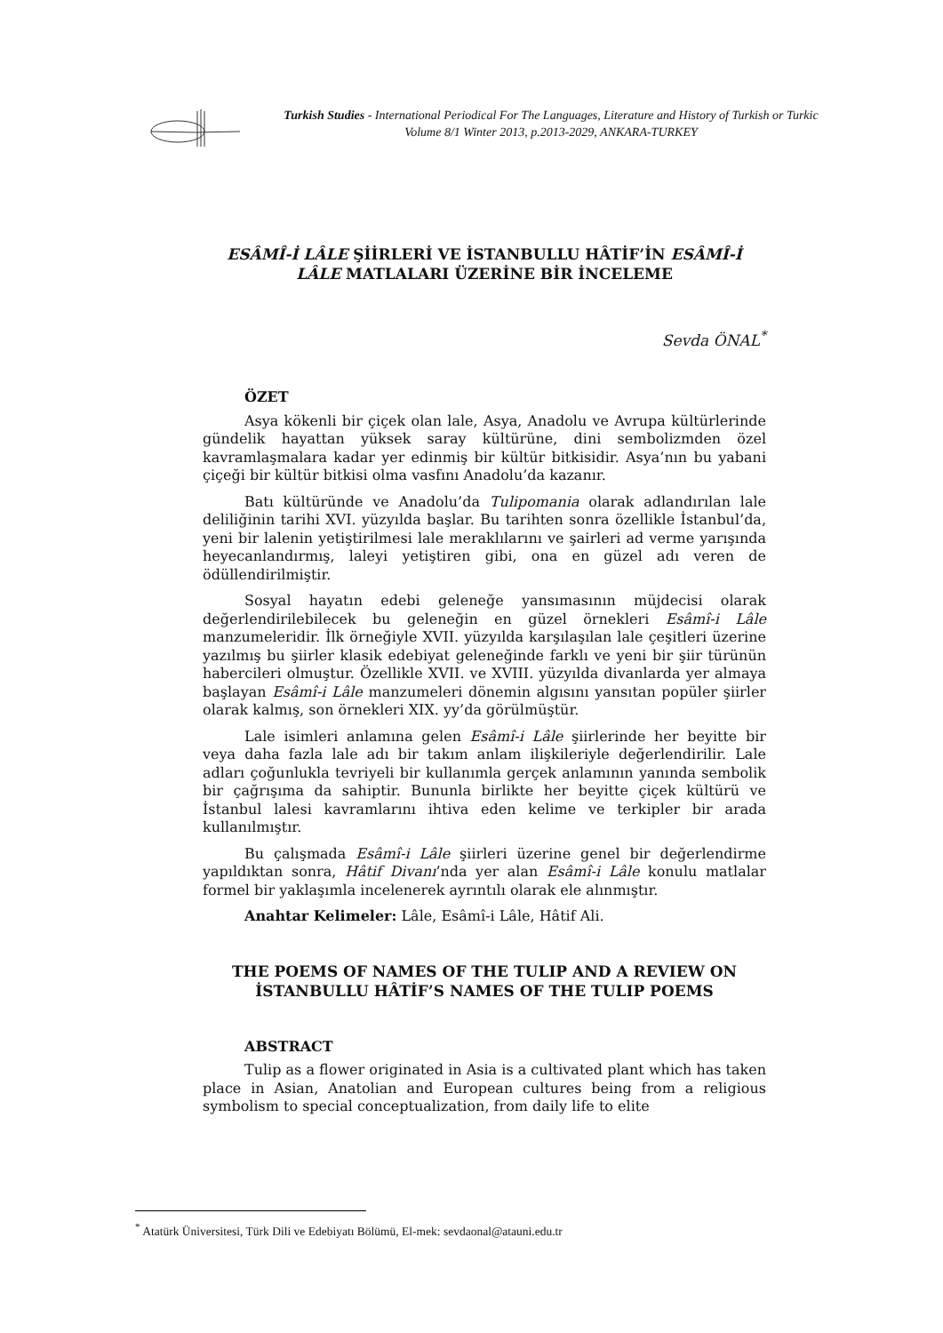Turkish Studies - International Periodical For The Languages, Literature and History of Turkish or Turkic
Volume 8/1 Winter 2013, p.2013-2029, ANKARA-TURKEY
ESÂMÎ-İ LÂLE ŞİİRLERİ VE İSTANBULLU HÂTİF’İN ESÂMÎ-İ LÂLE MATLALARI ÜZERİNE BİR İNCELEME
Sevda ÖNAL<sup>*</sup>
ÖZET
Asya kökenli bir çiçek olan lale, Asya, Anadolu ve Avrupa kültürlerinde gündelik hayattan yüksek saray kültürüne, dini sembolizmden özel kavramlaşmalara kadar yer edinmiş bir kültür bitkisidir. Asya’nın bu yabani çiçeği bir kültür bitkisi olma vasfını Anadolu’da kazanır.
Batı kültüründe ve Anadolu’da Tulipomania olarak adlandırılan lale deliliğinin tarihi XVI. yüzyılda başlar. Bu tarihten sonra özellikle İstanbul’da, yeni bir lalenin yetiştirilmesi lale meraklılarını ve şairleri ad verme yarışında heyecanlandırmış, laleyi yetiştiren gibi, ona en güzel adı veren de ödüllendirilmiştir.
Sosyal hayatın edebi geleneğe yansımasının müjdecisi olarak değerlendirilebilecek bu geleneğin en güzel örnekleri Esâmî-i Lâle manzumeleridir. İlk örneğiyle XVII. yüzyılda karşılaşılan lale çeşitleri üzerine yazılmış bu şiirler klasik edebiyat geleneğinde farklı ve yeni bir şiir türünün habercileri olmuştur. Özellikle XVII. ve XVIII. yüzyılda divanlarda yer almaya başlayan Esâmî-i Lâle manzumeleri dönemin algısını yansıtan popüler şiirler olarak kalmış, son örnekleri XIX. yy’da görülmüştür.
Lale isimleri anlamına gelen Esâmî-i Lâle şiirlerinde her beyitte bir veya daha fazla lale adı bir takım anlam ilişkileriyle değerlendirilir. Lale adları çoğunlukla tevriyeli bir kullanımla gerçek anlamının yanında sembolik bir çağrışıma da sahiptir. Bununla birlikte her beyitte çiçek kültürü ve İstanbul lalesi kavramlarını ihtiva eden kelime ve terkipler bir arada kullanılmıştır.
Bu çalışmada Esâmî-i Lâle şiirleri üzerine genel bir değerlendirme yapıldıktan sonra, Hâtif Divanı’nda yer alan Esâmî-i Lâle konulu matlalar formel bir yaklaşımla incelenerek ayrıntılı olarak ele alınmıştır.
Anahtar Kelimeler: Lâle, Esâmî-i Lâle, Hâtif Ali.
THE POEMS OF NAMES OF THE TULIP AND A REVIEW ON İSTANBULLU HÂTİF’S NAMES OF THE TULIP POEMS
ABSTRACT
Tulip as a flower originated in Asia is a cultivated plant which has taken place in Asian, Anatolian and European cultures being from a religious symbolism to special conceptualization, from daily life to elite
<sup>*</sup> Atatürk Üniversitesi, Türk Dili ve Edebiyatı Bölümü, El-mek: sevdaonal@atauni.edu.tr